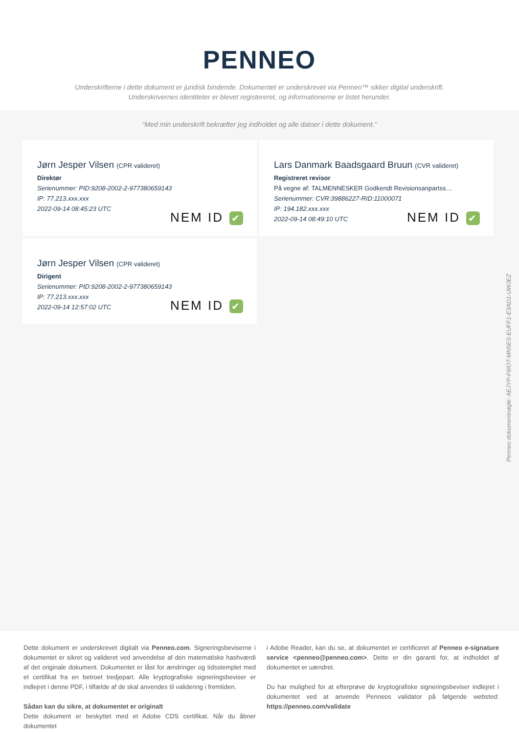PENNEO
Underskrifterne i dette dokument er juridisk bindende. Dokumentet er underskrevet via Penneo™ sikker digital underskrift.
Underskrivernes identiteter er blevet registereret, og informationerne er listet herunder.
“Med min underskrift bekræfter jeg indholdet og alle datoer i dette dokument.”
Jørn Jesper Vilsen (CPR valideret)
Direktør
Serienummer: PID:9208-2002-2-977380659143
IP: 77.213.xxx.xxx
2022-09-14 08:45:23 UTC
NEM ID ✔
Lars Danmark Baadsgaard Bruun (CVR valideret)
Registreret revisor
På vegne af: TALMENNESKER Godkendt Revisionsanpartss…
Serienummer: CVR:39886227-RID:11000071
IP: 194.182.xxx.xxx
2022-09-14 08:49:10 UTC
NEM ID ✔
Jørn Jesper Vilsen (CPR valideret)
Dirigent
Serienummer: PID:9208-2002-2-977380659143
IP: 77.213.xxx.xxx
2022-09-14 12:57:02 UTC
NEM ID ✔
Penneo dokumentnøgle: AEJYP-F6IO7-MN5ES-EUFF1-E3AD1-UWJEZ
Dette dokument er underskrevet digitalt via Penneo.com. Signeringsbeviserne i dokumentet er sikret og valideret ved anvendelse af den matematiske hashværdi af det originale dokument. Dokumentet er låst for ændringer og tidsstemplet med et certifikat fra en betroet tredjepart. Alle kryptografiske signeringsbeviser er indlejret i denne PDF, i tilfælde af de skal anvendes til validering i fremtiden.
Sådan kan du sikre, at dokumentet er originalt
Dette dokument er beskyttet med et Adobe CDS certifikat. Når du åbner dokumentet
i Adobe Reader, kan du se, at dokumentet er certificeret af Penneo e-signature service <penneo@penneo.com>. Dette er din garanti for, at indholdet af dokumentet er uændret.
Du har mulighed for at efterprøve de kryptografiske signeringsbeviser indlejret i dokumentet ved at anvende Penneos validator på følgende websted: https://penneo.com/validate